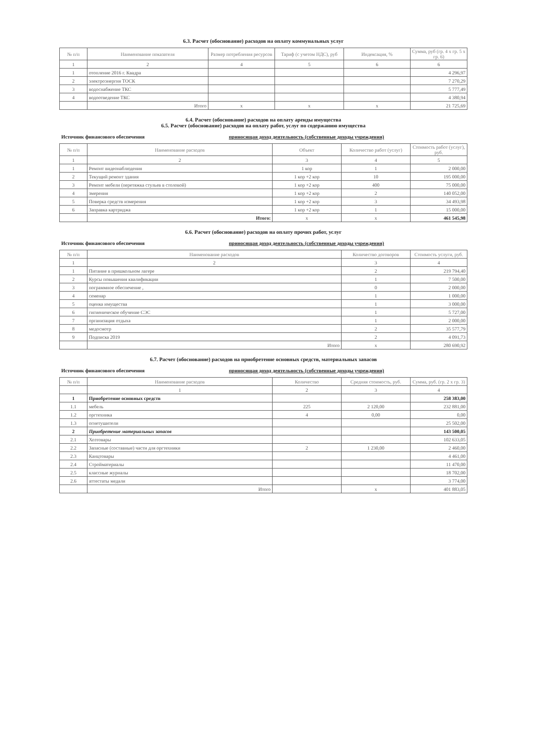6.3. Расчет (обоснование) расходов на оплату коммунальных услуг
| № п/п | Наименование показателя | Размер потребления ресурсов | Тариф (с учетом НДС), руб | Индексация, % | Сумма, руб (гр. 4 х гр. 5 х гр. 6) |
| --- | --- | --- | --- | --- | --- |
| 1 | 2 | 4 | 5 | 6 | 6 |
| 1 | отопление 2016 г. Квадра | | | | 4 296,97 |
| 2 | электроэнергия ТОСК | | | | 7 270,29 |
| 3 | водоснабжение ТКС | | | | 5 777,49 |
| 4 | водоотведение ТКС | | | | 4 380,94 |
| | Итого | x | x | x | 21 725,69 |
6.4. Расчет (обоснование) расходов на оплату аренды имущества
6.5. Расчет (обоснование) расходов на оплату работ, услуг по содержанию имущества
Источник финансового обеспечения приносящая доход деятельность (собственные доходы учреждения)
| № п/п | Наименование расходов | Объект | Количество работ (услуг) | Стоимость работ (услуг), руб. |
| --- | --- | --- | --- | --- |
| 1 | 2 | 3 | 4 | 5 |
| 1 | Ремонт видеонаблюдения | 1 кор | 1 | 2 000,00 |
| 2 | Текущий ремонт здания | 1 кор +2 кор | 10 | 195 000,00 |
| 3 | Ремонт мебели (перетяжка стульев в столовой) | 1 кор +2 кор | 400 | 75 000,00 |
| 4 | змерения | 1 кор +2 кор | 2 | 140 052,00 |
| 5 | Поверка средств измерения | 1 кор +2 кор | 3 | 34 493,98 |
| 6 | Заправка картриджа | 1 кор +2 кор | 1 | 15 000,00 |
| | Итого: | x | x | 461 545,98 |
6.6. Расчет (обоснование) расходов на оплату прочих работ, услуг
Источник финансового обеспечения приносящая доход деятельность (собственные доходы учреждения)
| № п/п | Наименование расходов | Количество договоров | Стоимость услуги, руб. |
| --- | --- | --- | --- |
| 1 | 2 | 3 | 4 |
| 1 | Питание в пришкольном лагере | 2 | 219 794,40 |
| 2 | Курсы повышения квалификации | 1 | 7 500,00 |
| 3 | пограммное обеспечение , | 0 | 2 000,00 |
| 4 | семенар | 1 | 1 000,00 |
| 5 | оценка имущества | 1 | 3 000,00 |
| 6 | гигиеническое обучение СЭС | 1 | 5 727,00 |
| 7 | организация отдыха | 1 | 2 000,00 |
| 8 | медосмотр | 2 | 35 577,79 |
| 9 | Подписка 2019 | 2 | 4 091,73 |
| | Итого | x | 280 690,92 |
6.7. Расчет (обоснование) расходов на приобретение основных средств, материальных запасов
Источник финансового обеспечения приносящая доход деятельность (собственные доходы учреждения)
| № п/п | Наименование расходов | Количество | Средняя стоимость, руб. | Сумма, руб. (гр. 2 х гр. 3) |
| --- | --- | --- | --- | --- |
| | 1 | 2 | 3 | 4 |
| 1 | Приобретение основных средств | | | 258 383,00 |
| 1.1 | мебель | 225 | 2 120,00 | 232 881,00 |
| 1.2 | оргтехника | 4 | 0,00 | 0,00 |
| 1.3 | огнетушители | | | 25 502,00 |
| 2 | Приобретение материальных запасов | | | 143 500,05 |
| 2.1 | Хозтовары | | | 102 633,05 |
| 2.2 | Запасные (составные) части для оргтехники | 2 | 1 230,00 | 2 460,00 |
| 2.3 | Канцтовары | | | 4 461,00 |
| 2.4 | Стройматериалы | | | 11 470,00 |
| 2.5 | классные журналы | | | 18 702,00 |
| 2.6 | аттестаты медали | | | 3 774,00 |
| | Итого | | x | 401 883,05 |